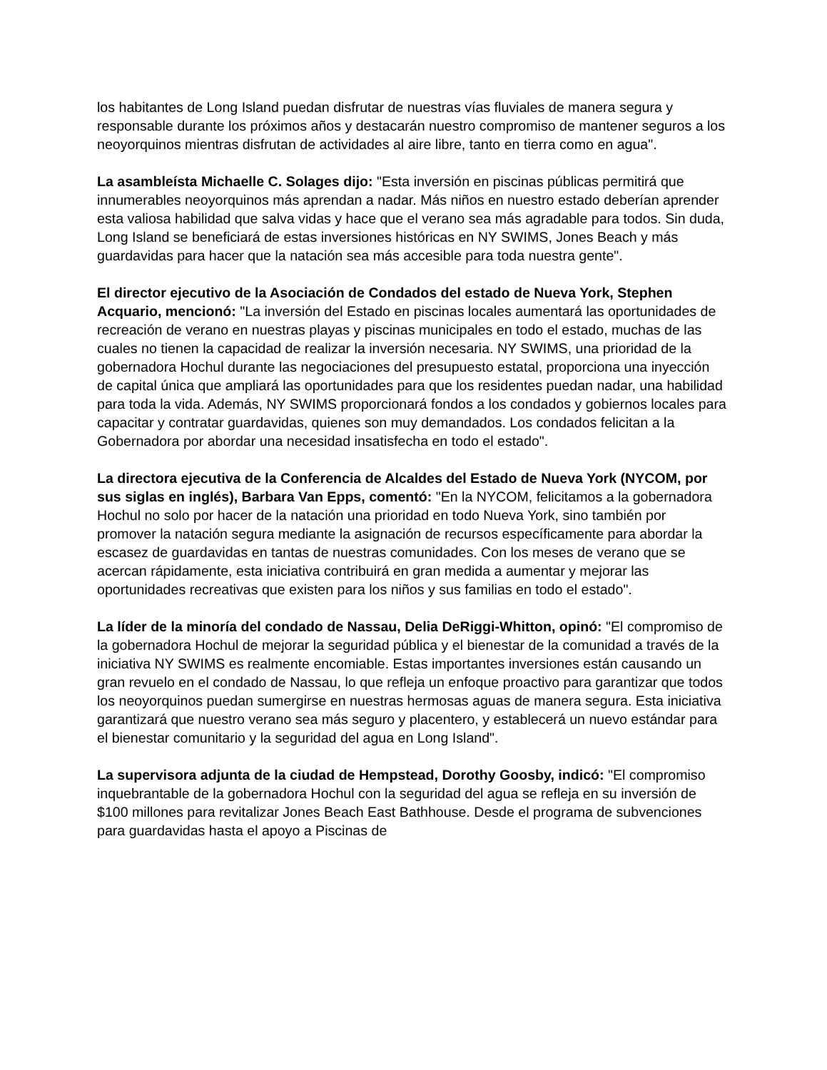los habitantes de Long Island puedan disfrutar de nuestras vías fluviales de manera segura y responsable durante los próximos años y destacarán nuestro compromiso de mantener seguros a los neoyorquinos mientras disfrutan de actividades al aire libre, tanto en tierra como en agua".
La asambleísta Michaelle C. Solages dijo: "Esta inversión en piscinas públicas permitirá que innumerables neoyorquinos más aprendan a nadar. Más niños en nuestro estado deberían aprender esta valiosa habilidad que salva vidas y hace que el verano sea más agradable para todos. Sin duda, Long Island se beneficiará de estas inversiones históricas en NY SWIMS, Jones Beach y más guardavidas para hacer que la natación sea más accesible para toda nuestra gente".
El director ejecutivo de la Asociación de Condados del estado de Nueva York, Stephen Acquario, mencionó: "La inversión del Estado en piscinas locales aumentará las oportunidades de recreación de verano en nuestras playas y piscinas municipales en todo el estado, muchas de las cuales no tienen la capacidad de realizar la inversión necesaria. NY SWIMS, una prioridad de la gobernadora Hochul durante las negociaciones del presupuesto estatal, proporciona una inyección de capital única que ampliará las oportunidades para que los residentes puedan nadar, una habilidad para toda la vida. Además, NY SWIMS proporcionará fondos a los condados y gobiernos locales para capacitar y contratar guardavidas, quienes son muy demandados. Los condados felicitan a la Gobernadora por abordar una necesidad insatisfecha en todo el estado".
La directora ejecutiva de la Conferencia de Alcaldes del Estado de Nueva York (NYCOM, por sus siglas en inglés), Barbara Van Epps, comentó: "En la NYCOM, felicitamos a la gobernadora Hochul no solo por hacer de la natación una prioridad en todo Nueva York, sino también por promover la natación segura mediante la asignación de recursos específicamente para abordar la escasez de guardavidas en tantas de nuestras comunidades. Con los meses de verano que se acercan rápidamente, esta iniciativa contribuirá en gran medida a aumentar y mejorar las oportunidades recreativas que existen para los niños y sus familias en todo el estado".
La líder de la minoría del condado de Nassau, Delia DeRiggi-Whitton, opinó: "El compromiso de la gobernadora Hochul de mejorar la seguridad pública y el bienestar de la comunidad a través de la iniciativa NY SWIMS es realmente encomiable. Estas importantes inversiones están causando un gran revuelo en el condado de Nassau, lo que refleja un enfoque proactivo para garantizar que todos los neoyorquinos puedan sumergirse en nuestras hermosas aguas de manera segura. Esta iniciativa garantizará que nuestro verano sea más seguro y placentero, y establecerá un nuevo estándar para el bienestar comunitario y la seguridad del agua en Long Island".
La supervisora adjunta de la ciudad de Hempstead, Dorothy Goosby, indicó: "El compromiso inquebrantable de la gobernadora Hochul con la seguridad del agua se refleja en su inversión de $100 millones para revitalizar Jones Beach East Bathhouse. Desde el programa de subvenciones para guardavidas hasta el apoyo a Piscinas de